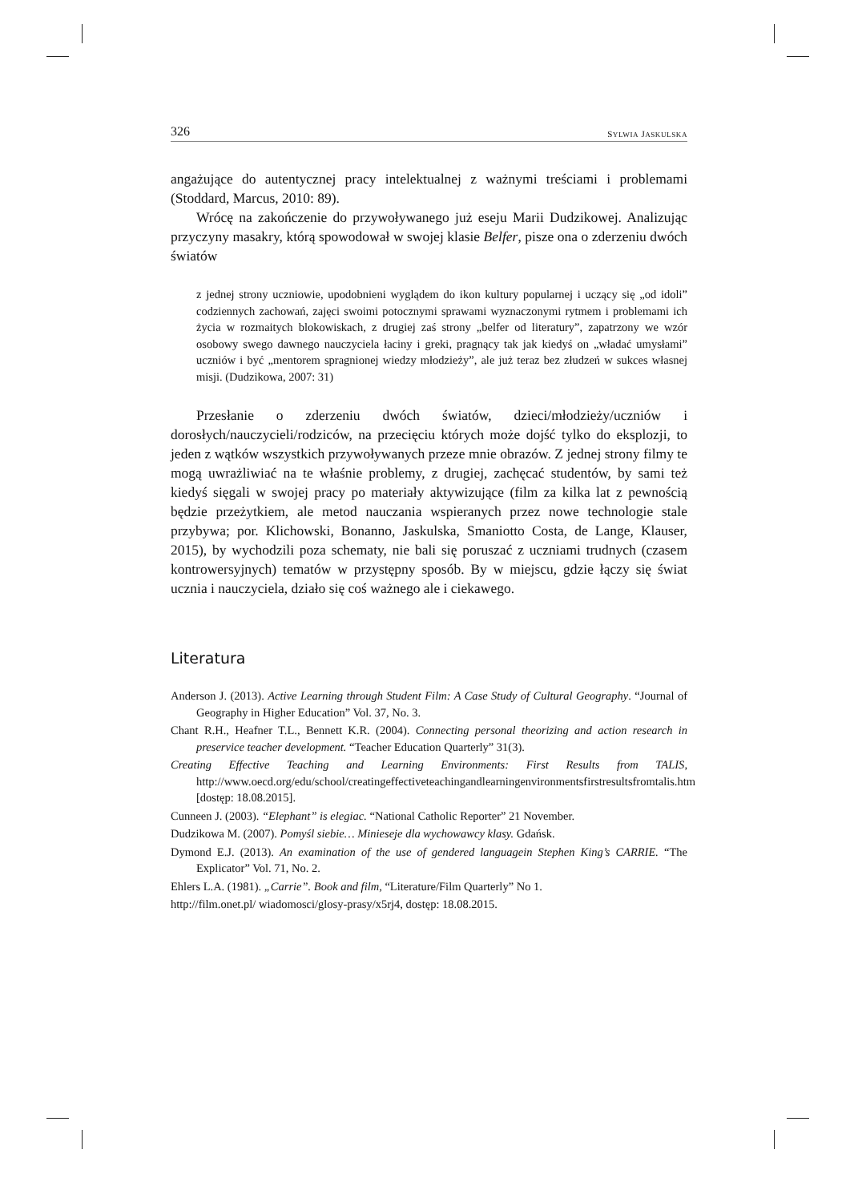326 SYLWIA JASKULSKA
angażujące do autentycznej pracy intelektualnej z ważnymi treściami i problemami (Stoddard, Marcus, 2010: 89).
Wrócę na zakończenie do przywoływanego już eseju Marii Dudzikowej. Analizując przyczyny masakry, którą spowodował w swojej klasie Belfer, pisze ona o zderzeniu dwóch światów
z jednej strony uczniowie, upodobnieni wyglądem do ikon kultury popularnej i uczący się „od idoli” codziennych zachowań, zajęci swoimi potocznymi sprawami wyznaczonymi rytmem i problemami ich życia w rozmaitych blokowiskach, z drugiej zaś strony „belfer od literatury”, zapatrzony we wzór osobowy swego dawnego nauczyciela łaciny i greki, pragnący tak jak kiedyś on „władać umysłami” uczniów i być „mentorem spragnionej wiedzy młodzieży”, ale już teraz bez złudzeń w sukces własnej misji. (Dudzikowa, 2007: 31)
Przesłanie o zderzeniu dwóch światów, dzieci/młodzieży/uczniów i dorosłych/nauczycieli/rodziców, na przecięciu których może dojść tylko do eksplozji, to jeden z wątków wszystkich przywoływanych przeze mnie obrazów. Z jednej strony filmy te mogą uwrażliwiać na te właśnie problemy, z drugiej, zachęcać studentów, by sami też kiedyś sięgali w swojej pracy po materiały aktywizujące (film za kilka lat z pewnością będzie przeżytkiem, ale metod nauczania wspieranych przez nowe technologie stale przybywa; por. Klichowski, Bonanno, Jaskulska, Smaniotto Costa, de Lange, Klauser, 2015), by wychodzili poza schematy, nie bali się poruszać z uczniami trudnych (czasem kontrowersyjnych) tematów w przystępny sposób. By w miejscu, gdzie łączy się świat ucznia i nauczyciela, działo się coś ważnego ale i ciekawego.
Literatura
Anderson J. (2013). Active Learning through Student Film: A Case Study of Cultural Geography. “Journal of Geography in Higher Education” Vol. 37, No. 3.
Chant R.H., Heafner T.L., Bennett K.R. (2004). Connecting personal theorizing and action research in preservice teacher development. “Teacher Education Quarterly” 31(3).
Creating Effective Teaching and Learning Environments: First Results from TALIS, http://www.oecd.org/edu/school/creatingeffectiveteachingandlearningenvironmentsfirstresultsfromtalis.htm [dostęp: 18.08.2015].
Cunneen J. (2003). “Elephant” is elegiac. “National Catholic Reporter” 21 November.
Dudzikowa M. (2007). Pomyśl siebie… Minieseje dla wychowawcy klasy. Gdańsk.
Dymond E.J. (2013). An examination of the use of gendered languagein Stephen King’s CARRIE. “The Explicator” Vol. 71, No. 2.
Ehlers L.A. (1981). „Carrie”. Book and film, “Literature/Film Quarterly” No 1.
http://film.onet.pl/ wiadomosci/glosy-prasy/x5rj4, dostęp: 18.08.2015.